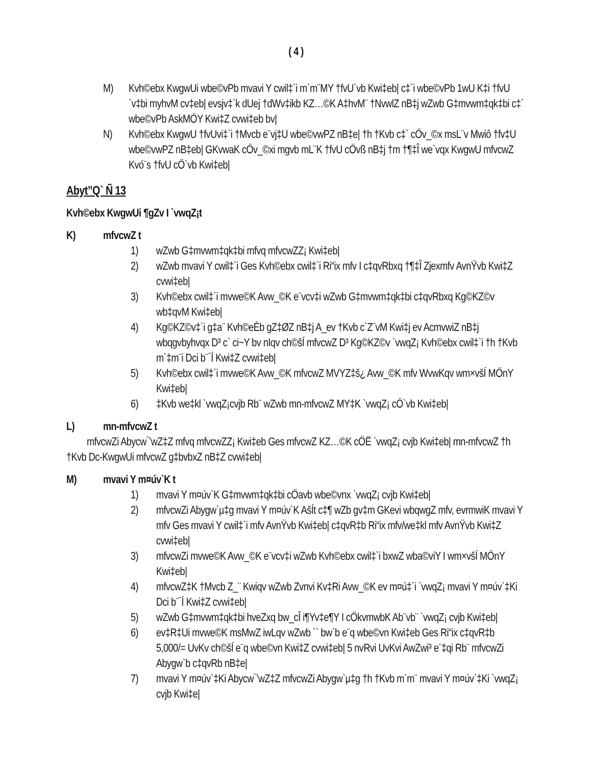( 4 )
M) Kvh©ebx KwgwUi wbe©vPb mvavi Y cwil‡`i m`m¨MY †fvU`vb Kwi‡eb| c‡`i wbe©vPb 1wU K‡i †fvU `v‡bi myhvM cv‡eb| evsjv‡`k dUej †dWv‡ikb KZ…©K A‡hvM¨ †NvwlZ nB‡j wZwb G‡mvwm‡qk‡bi c‡` wbe©vPb AskMÖY Kwi‡Z cvwi‡eb bv|
N) Kvh©ebx KwgwU †fvUvi‡`i †Mvcb e¨vj‡U wbe©vwPZ nB‡e| †h †Kvb c‡` cÖv_©x msL¨v Mwiô †fv‡U wbe©vwPZ nB‡eb| GKvwaK cÖv_©xi mgvb mL¨K †fvU cÖvß nB‡j †m †¶‡Î we`vqx KwgwU mfvcwZ Kvó¨s †fvU cÖ`vb Kwi‡eb|
Abyt”Q` Ñ 13
Kvh©ebx KwgwUi ¶gZv I `vwqZ¡t
K) mfvcwZ t
1) wZwb G‡mvwm‡qk‡bi mfvq mfvcwZZ¡ Kwi‡eb|
2) wZwb mvavi Y cwil‡`i Ges Kvh©ebx cwil‡`i Ri“ix mfv I c‡qvRbxq †¶‡Î Zjexmfv AvnŸvb Kwi‡Z cvwi‡eb|
3) Kvh©ebx cwil‡`i mvwe©K Avw_©K e¨vcv‡i wZwb G‡mvwm‡qk‡bi c‡qvRbxq Kg©KZ©v wb‡qvM Kwi‡eb|
4) Kg©KZ©v‡`i g‡a¨ Kvh©eÈb gZ‡ØZ nB‡j A_ev †Kvb c`Z¨vM Kwi‡j ev AcmvwiZ nB‡j wbqgvbyhvqx D³ c` ci~Y bv nIqv ch©šÍ mfvcwZ D³ Kg©KZ©v `vwqZ¡ Kvh©ebx cwil‡`i †h †Kvb m`‡m¨i Dci b¨¯Í Kwi‡Z cvwi‡eb|
5) Kvh©ebx cwil‡`i mvwe©K Avw_©K mfvcwZ MVYZ‡š¿ Avw_©K mfv WvwKqv wm×všÍ MÖnY Kwi‡eb|
6) ‡Kvb we‡kl `vwqZ¡cvjb Rb¨ wZwb mn-mfvcwZ MY‡K `vwqZ¡ cÖ`vb Kwi‡eb|
L) mn-mfvcwZ t
mfvcwZi Abycw¯’wZ‡Z mfvq mfvcwZZ¡ Kwi‡eb Ges mfvcwZ KZ…©K cÖË `vwqZ¡ cvjb Kwi‡eb| mn-mfvcwZ †h †Kvb Dc-KwgwUi mfvcwZ g‡bvbxZ nB‡Z cvwi‡eb|
M) mvavi Y m¤úv`K t
1) mvavi Y m¤úv`K G‡mvwm‡qk‡bi cÖavb wbe©vnx `vwqZ¡ cvjb Kwi‡eb|
2) mfvcwZi Abygw`µ‡g mvavi Y m¤úv`K AšÍt c‡¶ wZb gv‡m GKevi wbqwgZ mfv, evrmwiK mvavi Y mfv Ges mvavi Y cwil‡`i mfv AvnŸvb Kwi‡eb| c‡qvR‡b Ri“ix mfv/we‡kl mfv AvnŸvb Kwi‡Z cvwi‡eb|
3) mfvcwZi mvwe©K Avw_©K e¨vcv‡i wZwb Kvh©ebx cwil‡`i bxwZ wba©viY I wm×všÍ MÖnY Kwi‡eb|
4) mfvcwZ‡K †Mvcb Z_¨ Kwiqv wZwb Zvnvi Kv‡Ri Avw_©K ev m¤ú‡`i `vwqZ¡ mvavi Y m¤úv`‡Ki Dci b¨¯Í Kwi‡Z cvwi‡eb|
5) wZwb G‡mvwm‡qk‡bi hveZxq bw_cÎ i¶Yv‡e¶Y I cÖkvmwbK Ab¨vb¨ `vwqZ¡ cvjb Kwi‡eb|
6) ev‡R‡Ui mvwe©K msMwZ iwLqv wZwb `` bw`b e¨q wbe©vn Kwi‡eb Ges Ri“ix c‡qvR‡b 5,000/= UvKv ch©šÍ e¨q wbe©vn Kwi‡Z cvwi‡eb| 5 nvRvi UvKvi AwZwi³ e¨‡qi Rb¨ mfvcwZi Abygw`b c‡qvRb nB‡e|
7) mvavi Y m¤úv`‡Ki Abycw¯’wZ‡Z mfvcwZi Abygw`µ‡g †h †Kvb m`m¨ mvavi Y m¤úv`‡Ki `vwqZ¡ cvjb Kwi‡e|